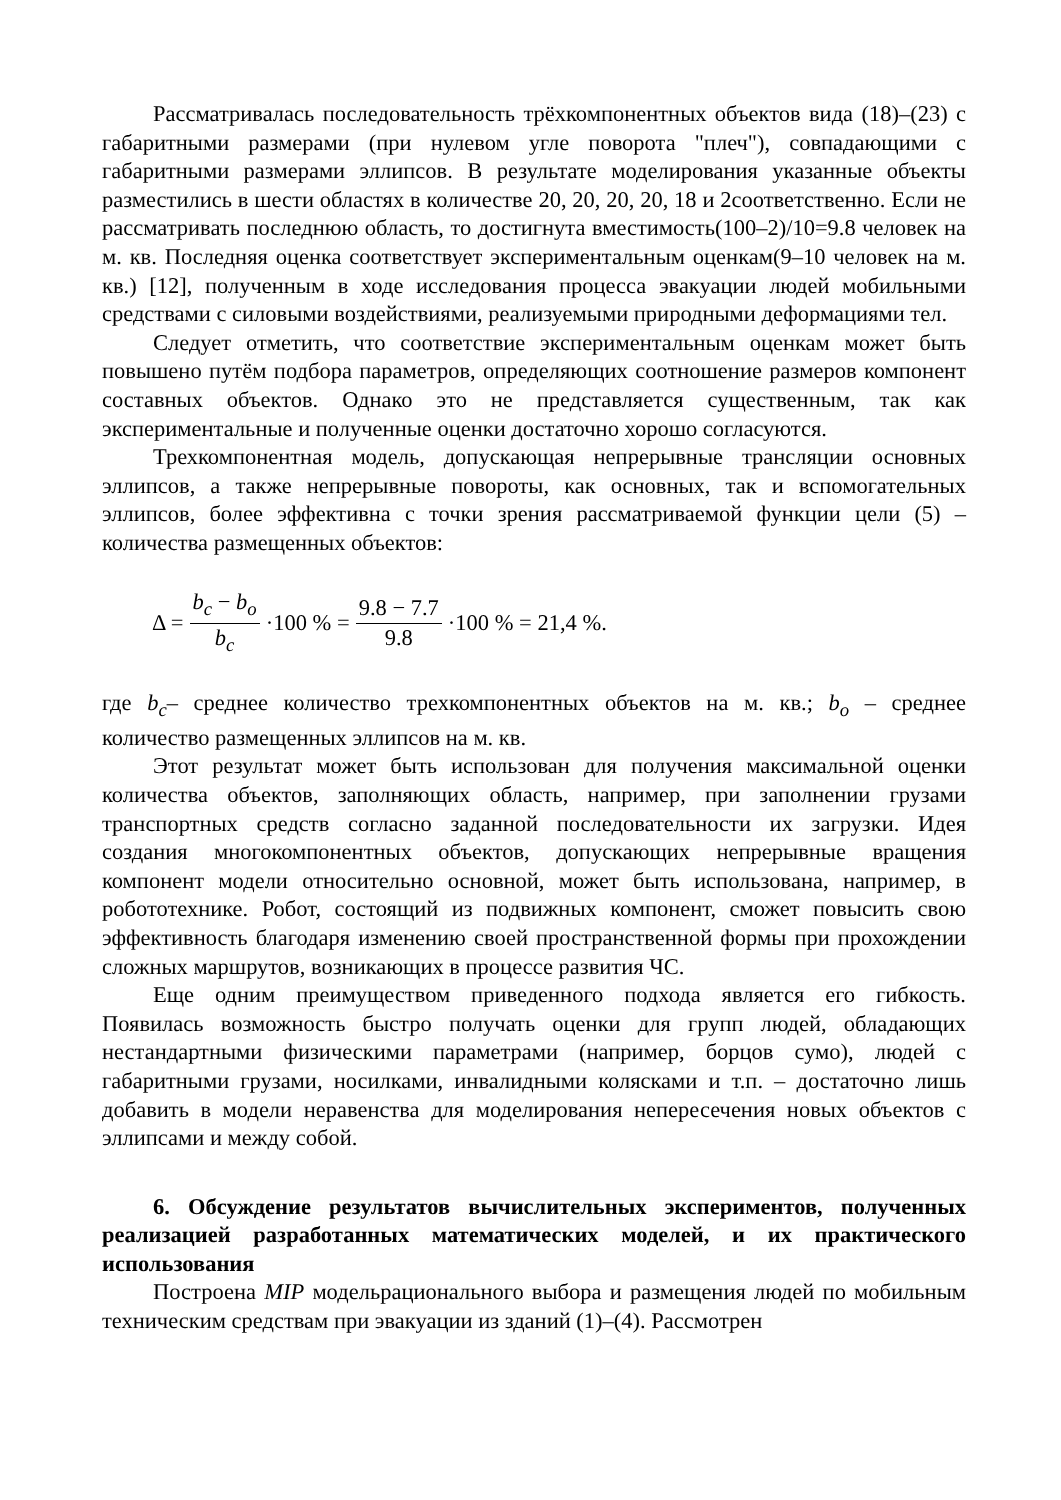Рассматривалась последовательность трёхкомпонентных объектов вида (18)–(23) с габаритными размерами (при нулевом угле поворота "плеч"), совпадающими с габаритными размерами эллипсов. В результате моделирования указанные объекты разместились в шести областях в количестве 20, 20, 20, 20, 18 и 2соответственно. Если не рассматривать последнюю область, то достигнута вместимость(100–2)/10=9.8 человек на м. кв. Последняя оценка соответствует экспериментальным оценкам(9–10 человек на м. кв.) [12], полученным в ходе исследования процесса эвакуации людей мобильными средствами с силовыми воздействиями, реализуемыми природными деформациями тел.
Следует отметить, что соответствие экспериментальным оценкам может быть повышено путём подбора параметров, определяющих соотношение размеров компонент составных объектов. Однако это не представляется существенным, так как экспериментальные и полученные оценки достаточно хорошо согласуются.
Трехкомпонентная модель, допускающая непрерывные трансляции основных эллипсов, а также непрерывные повороты, как основных, так и вспомогательных эллипсов, более эффективна с точки зрения рассматриваемой функции цели (5) – количества размещенных объектов:
Δ = b<sub>c</sub> − b<sub>o</sub> b<sub>c</sub> ·100 % = 9.8 − 7.7 9.8 ·100 % = 21,4 %.
где b<sub>c</sub>– среднее количество трехкомпонентных объектов на м. кв.; b<sub>o</sub> – среднее количество размещенных эллипсов на м. кв.
Этот результат может быть использован для получения максимальной оценки количества объектов, заполняющих область, например, при заполнении грузами транспортных средств согласно заданной последовательности их загрузки. Идея создания многокомпонентных объектов, допускающих непрерывные вращения компонент модели относительно основной, может быть использована, например, в робототехнике. Робот, состоящий из подвижных компонент, сможет повысить свою эффективность благодаря изменению своей пространственной формы при прохождении сложных маршрутов, возникающих в процессе развития ЧС.
Еще одним преимуществом приведенного подхода является его гибкость. Появилась возможность быстро получать оценки для групп людей, обладающих нестандартными физическими параметрами (например, борцов сумо), людей с габаритными грузами, носилками, инвалидными колясками и т.п. – достаточно лишь добавить в модели неравенства для моделирования непересечения новых объектов с эллипсами и между собой.
6. Обсуждение результатов вычислительных экспериментов, полученных реализацией разработанных математических моделей, и их практического использования
Построена MIP модельрационального выбора и размещения людей по мобильным техническим средствам при эвакуации из зданий (1)–(4). Рассмотрен